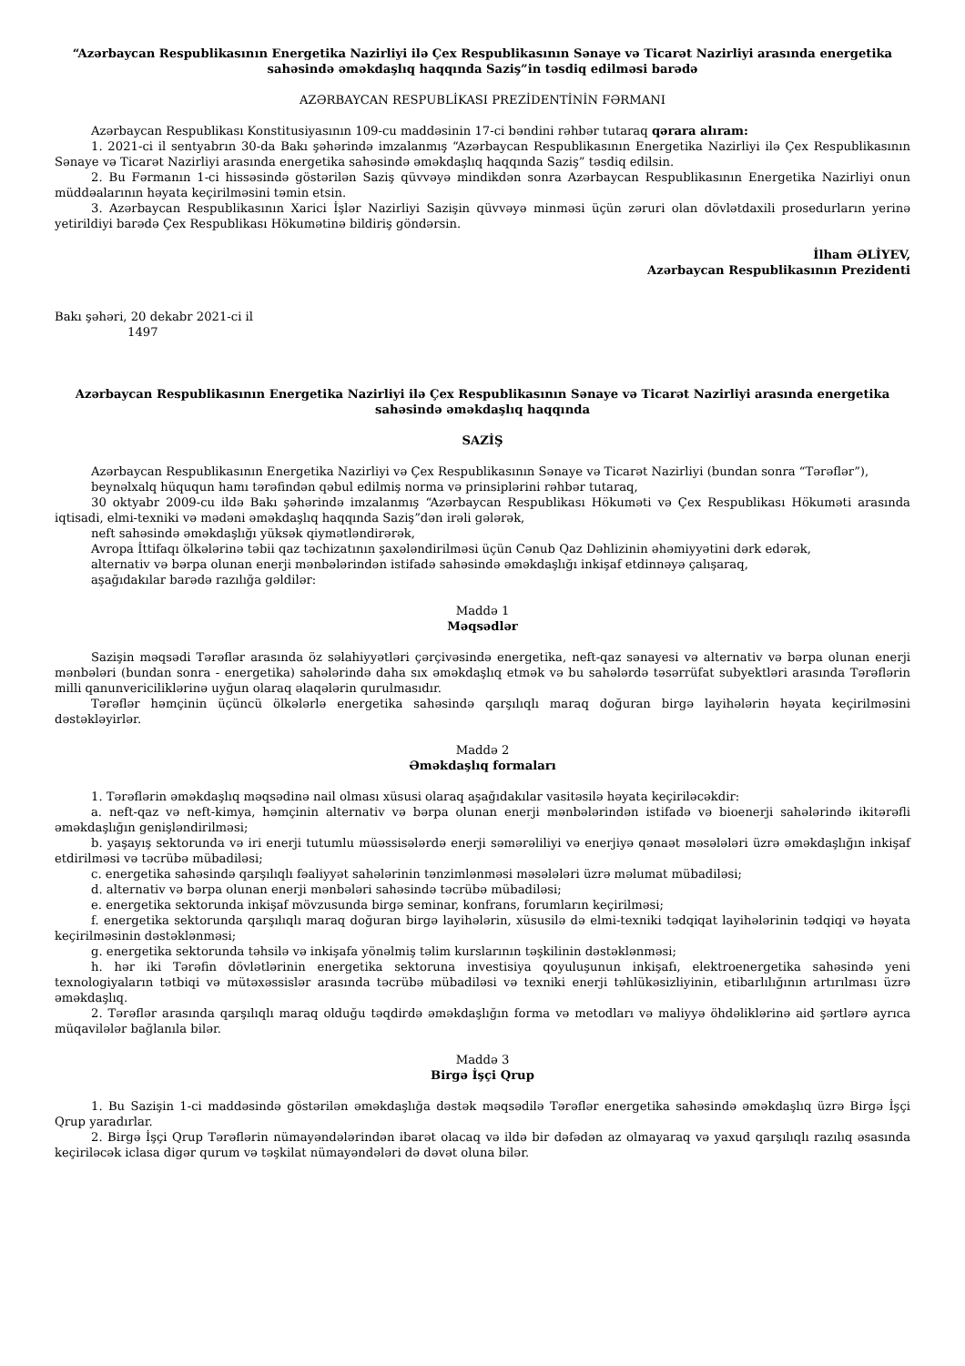“Azərbaycan Respublikasının Energetika Nazirliyi ilə Çex Respublikasının Sənaye və Ticarət Nazirliyi arasında energetika sahəsində əməkdaşlıq haqqında Saziş”in təsdiq edilməsi barədə
AZƏRBAYCAN RESPUBLİKASI PREZİDENTİNİN FƏRMANI
Azərbaycan Respublikası Konstitusiyasının 109-cu maddəsinin 17-ci bəndini rəhbər tutaraq qərara alıram:
1. 2021-ci il sentyabrın 30-da Bakı şəhərində imzalanmış “Azərbaycan Respublikasının Energetika Nazirliyi ilə Çex Respublikasının Sənaye və Ticarət Nazirliyi arasında energetika sahəsində əməkdaşlıq haqqında Saziş” təsdiq edilsin.
2. Bu Fərmanın 1-ci hissəsində göstərilən Saziş qüvvəyə mindikdən sonra Azərbaycan Respublikasının Energetika Nazirliyi onun müddəalarının həyata keçirilməsini təmin etsin.
3. Azərbaycan Respublikasının Xarici İşlər Nazirliyi Sazişin qüvvəyə minməsi üçün zəruri olan dövlətdaxili prosedurların yerinə yetirildiyi barədə Çex Respublikası Hökumətinə bildiriş göndərsin.
İlham ƏLİYEV,
Azərbaycan Respublikasının Prezidenti
Bakı şəhəri, 20 dekabr 2021-ci il
1497
Azərbaycan Respublikasının Energetika Nazirliyi ilə Çex Respublikasının Sənaye və Ticarət Nazirliyi arasında energetika sahəsində əməkdaşlıq haqqında
SAZİŞ
Azərbaycan Respublikasının Energetika Nazirliyi və Çex Respublikasının Sənaye və Ticarət Nazirliyi (bundan sonra “Tərəflər”),
beynəlxalq hüququn hamı tərəfindən qəbul edilmiş norma və prinsiplərini rəhbər tutaraq,
30 oktyabr 2009-cu ildə Bakı şəhərində imzalanmış “Azərbaycan Respublikası Hökuməti və Çex Respublikası Hökuməti arasında iqtisadi, elmi-texniki və mədəni əməkdaşlıq haqqında Saziş”dən irəli gələrək,
neft sahəsində əməkdaşlığı yüksək qiymətləndirərək,
Avropa İttifaqı ölkələrinə təbii qaz təchizatının şaxələndirilməsi üçün Cənub Qaz Dəhlizinin əhəmiyyətini dərk edərək,
alternativ və bərpa olunan enerji mənbələrindən istifadə sahəsində əməkdaşlığı inkişaf etdinnəyə çalışaraq,
aşağıdakılar barədə razılığa gəldilər:
Maddə 1
Məqsədlər
Sazişin məqsədi Tərəflər arasında öz səlahiyyətləri çərçivəsində energetika, neft-qaz sənayesi və alternativ və bərpa olunan enerji mənbələri (bundan sonra - energetika) sahələrində daha sıx əməkdaşlıq etmək və bu sahələrdə təsərrüfat subyektləri arasında Tərəflərin milli qanunvericiliklərinə uyğun olaraq əlaqələrin qurulmasıdır.
Tərəflər həmçinin üçüncü ölkələrlə energetika sahəsində qarşılıqlı maraq doğuran birgə layihələrin həyata keçirilməsini dəstəkləyirlər.
Maddə 2
Əməkdaşlıq formaları
1. Tərəflərin əməkdaşlıq məqsədinə nail olması xüsusi olaraq aşağıdakılar vasitəsilə həyata keçiriləcəkdir:
a. neft-qaz və neft-kimya, həmçinin alternativ və bərpa olunan enerji mənbələrindən istifadə və bioenerji sahələrində ikitərəfli əməkdaşlığın genişləndirilməsi;
b. yaşayış sektorunda və iri enerji tutumlu müəssisələrdə enerji səmərəliliyi və enerjiyə qənaət məsələləri üzrə əməkdaşlığın inkişaf etdirilməsi və təcrübə mübadiləsi;
c. energetika sahəsində qarşılıqlı fəaliyyət sahələrinin tənzimlənməsi məsələləri üzrə məlumat mübadiləsi;
d. alternativ və bərpa olunan enerji mənbələri sahəsində təcrübə mübadiləsi;
e. energetika sektorunda inkişaf mövzusunda birgə seminar, konfrans, forumların keçirilməsi;
f. energetika sektorunda qarşılıqlı maraq doğuran birgə layihələrin, xüsusilə də elmi-texniki tədqiqat layihələrinin tədqiqi və həyata keçirilməsinin dəstəklənməsi;
g. energetika sektorunda təhsilə və inkişafa yönəlmiş təlim kurslarının təşkilinin dəstəklənməsi;
h. hər iki Tərəfin dövlətlərinin energetika sektoruna investisiya qoyuluşunun inkişafı, elektroenergetika sahəsində yeni texnologiyaların tətbiqi və mütəxəssislər arasında təcrübə mübadiləsi və texniki enerji təhlükəsizliyinin, etibarlılığının artırılması üzrə əməkdaşlıq.
2. Tərəflər arasında qarşılıqlı maraq olduğu təqdirdə əməkdaşlığın forma və metodları və maliyyə öhdəliklərinə aid şərtlərə ayrıca müqavilələr bağlanıla bilər.
Maddə 3
Birgə İşçi Qrup
1. Bu Sazişin 1-ci maddəsində göstərilən əməkdaşlığa dəstək məqsədilə Tərəflər energetika sahəsində əməkdaşlıq üzrə Birgə İşçi Qrup yaradırlar.
2. Birgə İşçi Qrup Tərəflərin nümayəndələrindən ibarət olacaq və ildə bir dəfədən az olmayaraq və yaxud qarşılıqlı razılıq əsasında keçiriləcək iclasa digər qurum və təşkilat nümayəndələri də dəvət oluna bilər.